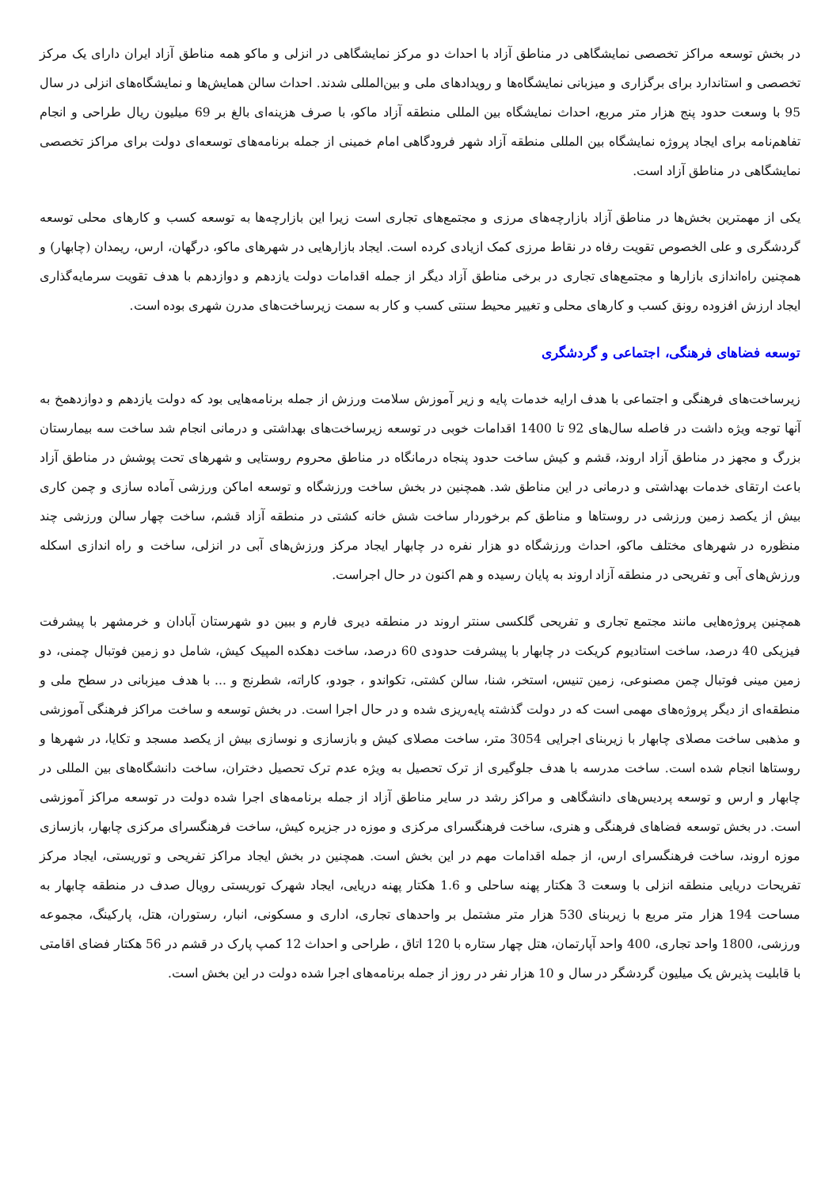در بخش توسعه مراکز تخصصی نمایشگاهی در مناطق آزاد با احداث دو مرکز نمایشگاهی در انزلی و ماکو همه مناطق آزاد ایران دارای یک مرکز تخصصی و استاندارد برای برگزاری و میزبانی نمایشگاه‌ها و رویدادهای ملی و بین‌المللی شدند. احداث سالن همایش‌ها و نمایشگاه‌های انزلی در سال 95 با وسعت حدود پنج هزار متر مربع، احداث نمایشگاه بین المللی منطقه آزاد ماکو، با صرف هزینه‌ای بالغ بر 69 میلیون ریال طراحی و انجام تفاهم‌نامه برای ایجاد پروژه نمایشگاه بین المللی منطقه آزاد شهر فرودگاهی امام خمینی از جمله برنامه‌های توسعه‌ای دولت برای مراکز تخصصی نمایشگاهی در مناطق آزاد است.
یکی از مهمترین بخش‌ها در مناطق آزاد بازارچه‌های مرزی و مجتمع‌های تجاری است زیرا این بازارچه‌ها به توسعه کسب و کارهای محلی توسعه گردشگری و علی الخصوص تقویت رفاه در نقاط مرزی کمک ازیادی کرده است. ایجاد بازارهایی در شهرهای ماکو، درگهان، ارس، ریمدان (چابهار) و همچنین راه‌اندازی بازارها و مجتمع‌های تجاری در برخی مناطق آزاد دیگر از جمله اقدامات دولت یازدهم و دوازدهم با هدف تقویت سرمایه‌گذاری ایجاد ارزش افزوده رونق کسب و کارهای محلی و تغییر محیط سنتی کسب و کار به سمت زیرساخت‌های مدرن شهری بوده است.
توسعه فضاهای فرهنگی، اجتماعی و گردشگری
زیرساخت‌های فرهنگی و اجتماعی با هدف ارایه خدمات پایه و زیر آموزش سلامت ورزش از جمله برنامه‌هایی بود که دولت یازدهم و دوازدهمخ به آنها توجه ویژه داشت در فاصله سال‌های 92 تا 1400 اقدامات خوبی در توسعه زیرساخت‌های بهداشتی و درمانی انجام شد ساخت سه بیمارستان بزرگ و مجهز در مناطق آزاد اروند، قشم و کیش ساخت حدود پنجاه درمانگاه در مناطق محروم روستایی و شهرهای تحت پوشش در مناطق آزاد باعث ارتقای خدمات بهداشتی و درمانی در این مناطق شد. همچنین در بخش ساخت ورزشگاه و توسعه اماکن ورزشی آماده سازی و چمن کاری بیش از یکصد زمین ورزشی در روستاها و مناطق کم برخوردار ساخت شش خانه کشتی در منطقه آزاد قشم، ساخت چهار سالن ورزشی چند منظوره در شهرهای مختلف ماکو، احداث ورزشگاه دو هزار نفره در چابهار ایجاد مرکز ورزش‌های آبی در انزلی، ساخت و راه اندازی اسکله ورزش‌های آبی و تفریحی در منطقه آزاد اروند به پایان رسیده و هم اکنون در حال اجراست.
همچنین پروژه‌هایی مانند مجتمع تجاری و تفریحی گلکسی سنتر اروند در منطقه دیری فارم و ببین دو شهرستان آبادان و خرمشهر با پیشرفت فیزیکی 40 درصد، ساخت استادیوم کریکت در چابهار با پیشرفت حدودی 60 درصد، ساخت دهکده المپیک کیش، شامل دو زمین فوتبال چمنی، دو زمین مینی فوتبال چمن مصنوعی، زمین تنیس، استخر، شنا، سالن کشتی، تکواندو ، جودو، کاراته، شطرنج و ... با هدف میزبانی در سطح ملی و منطقه‌ای از دیگر پروژه‌های مهمی است که در دولت گذشته پایه‌ریزی شده و در حال اجرا است. در بخش توسعه و ساخت مراکز فرهنگی آموزشی و مذهبی ساخت مصلای چابهار با زیربنای اجرایی 3054 متر، ساخت مصلای کیش و بازسازی و نوسازی بیش از یکصد مسجد و تکایا، در شهرها و روستاها انجام شده است. ساخت مدرسه با هدف جلوگیری از ترک تحصیل به ویژه عدم ترک تحصیل دختران، ساخت دانشگاه‌های بین المللی در چابهار و ارس و توسعه پردیس‌های دانشگاهی و مراکز رشد در سایر مناطق آزاد از جمله برنامه‌های اجرا شده دولت در توسعه مراکز آموزشی است. در بخش توسعه فضاهای فرهنگی و هنری، ساخت فرهنگسرای مرکزی و موزه در جزیره کیش، ساخت فرهنگسرای مرکزی چابهار، بازسازی موزه اروند، ساخت فرهنگسرای ارس، از جمله اقدامات مهم در این بخش است. همچنین در بخش ایجاد مراکز تفریحی و توریستی، ایجاد مرکز تفریحات دریایی منطقه انزلی با وسعت 3 هکتار پهنه ساحلی و 1.6 هکتار پهنه دریایی، ایجاد شهرک توریستی رویال صدف در منطقه چابهار به مساحت 194 هزار متر مربع با زیربنای 530 هزار متر مشتمل بر واحدهای تجاری، اداری و مسکونی، انبار، رستوران، هتل، پارکینگ، مجموعه ورزشی، 1800 واحد تجاری، 400 واحد آپارتمان، هتل چهار ستاره با 120 اتاق ، طراحی و احداث 12 کمپ پارک در قشم در 56 هکتار فضای اقامتی با قابلیت پذیرش یک میلیون گردشگر در سال و 10 هزار نفر در روز از جمله برنامه‌های اجرا شده دولت در این بخش است.